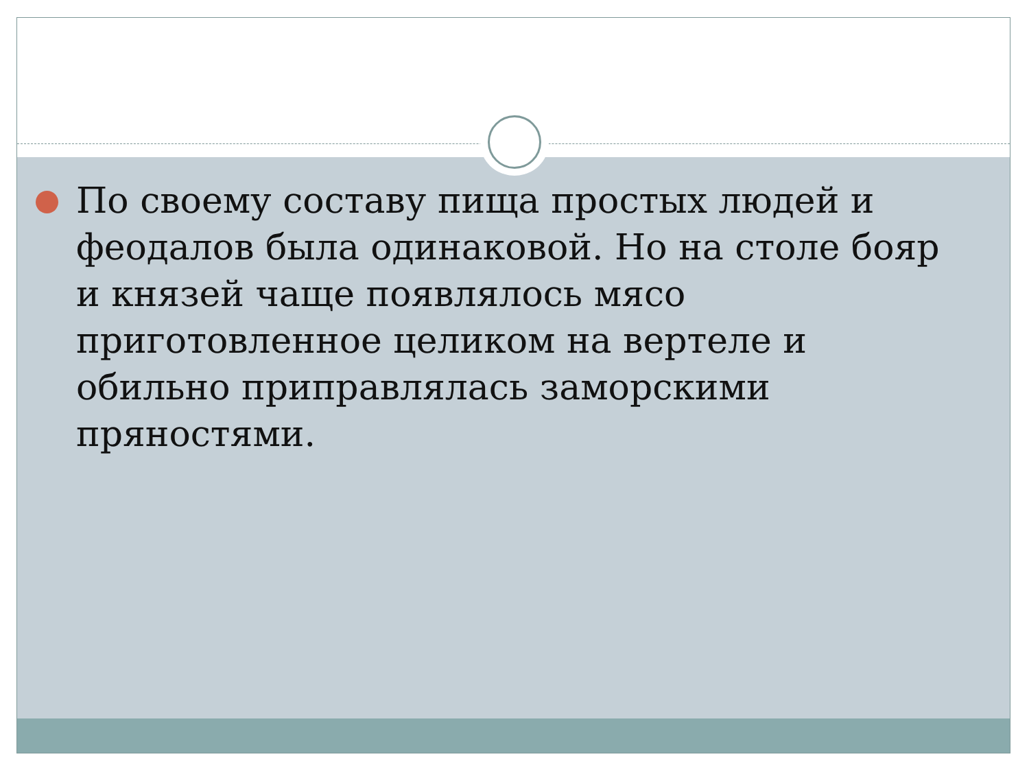По своему составу пища простых людей и феодалов была одинаковой. Но на столе бояр и князей чаще появлялось мясо приготовленное целиком на вертеле и обильно приправлялась заморскими пряностями.